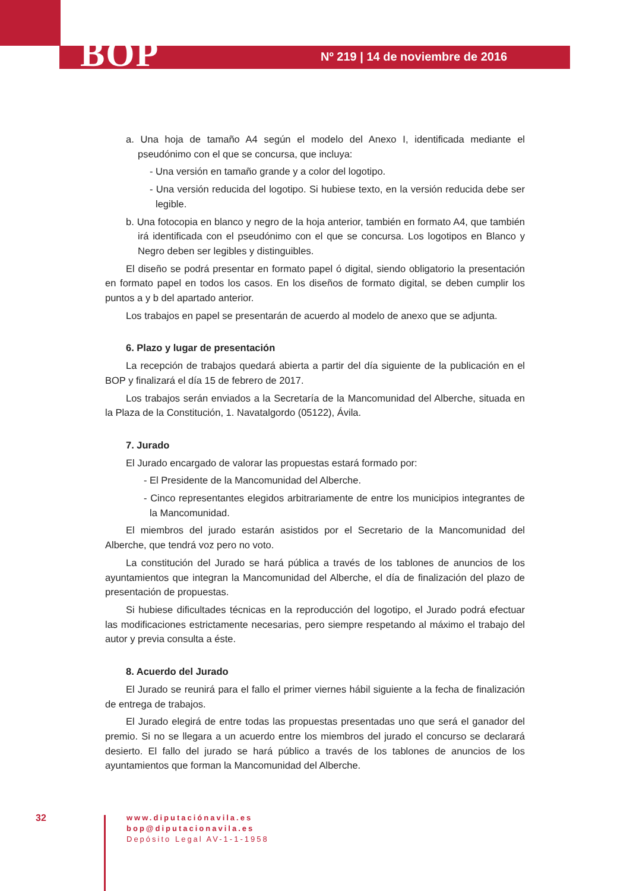BOP
Nº 219 | 14 de noviembre de 2016
a. Una hoja de tamaño A4 según el modelo del Anexo I, identificada mediante el pseudónimo con el que se concursa, que incluya:
- Una versión en tamaño grande y a color del logotipo.
- Una versión reducida del logotipo. Si hubiese texto, en la versión reducida debe ser legible.
b. Una fotocopia en blanco y negro de la hoja anterior, también en formato A4, que también irá identificada con el pseudónimo con el que se concursa. Los logotipos en Blanco y Negro deben ser legibles y distinguibles.
El diseño se podrá presentar en formato papel ó digital, siendo obligatorio la presentación en formato papel en todos los casos. En los diseños de formato digital, se deben cumplir los puntos a y b del apartado anterior.
Los trabajos en papel se presentarán de acuerdo al modelo de anexo que se adjunta.
6. Plazo y lugar de presentación
La recepción de trabajos quedará abierta a partir del día siguiente de la publicación en el BOP y finalizará el día 15 de febrero de 2017.
Los trabajos serán enviados a la Secretaría de la Mancomunidad del Alberche, situada en la Plaza de la Constitución, 1. Navatalgordo (05122), Ávila.
7. Jurado
El Jurado encargado de valorar las propuestas estará formado por:
- El Presidente de la Mancomunidad del Alberche.
- Cinco representantes elegidos arbitrariamente de entre los municipios integrantes de la Mancomunidad.
El miembros del jurado estarán asistidos por el Secretario de la Mancomunidad del Alberche, que tendrá voz pero no voto.
La constitución del Jurado se hará pública a través de los tablones de anuncios de los ayuntamientos que integran la Mancomunidad del Alberche, el día de finalización del plazo de presentación de propuestas.
Si hubiese dificultades técnicas en la reproducción del logotipo, el Jurado podrá efectuar las modificaciones estrictamente necesarias, pero siempre respetando al máximo el trabajo del autor y previa consulta a éste.
8. Acuerdo del Jurado
El Jurado se reunirá para el fallo el primer viernes hábil siguiente a la fecha de finalización de entrega de trabajos.
El Jurado elegirá de entre todas las propuestas presentadas uno que será el ganador del premio. Si no se llegara a un acuerdo entre los miembros del jurado el concurso se declarará desierto. El fallo del jurado se hará público a través de los tablones de anuncios de los ayuntamientos que forman la Mancomunidad del Alberche.
32
www.diputaciónavila.es
bop@diputacionavila.es
Depósito Legal AV-1-1-1958